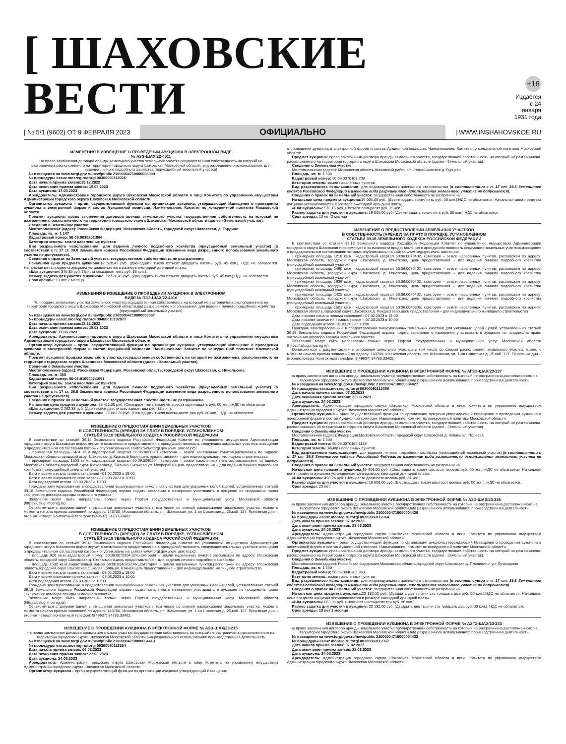[ ШАХОВСКИЕ ВЕСТИ
+16
Издается
с 24 января
1931 года
| № 5/1 (9602) ОТ 9 ФЕВРАЛЯ 2023
ОФИЦИАЛЬНО
| WWW.INSHAHOVSKOE.RU
ИЗМЕНЕНИЯ В ИЗВЕЩЕНИЕ О ПРОВЕДЕНИИ АУКЦИОНА В ЭЛЕКТРОННОМ ВИДЕ
№ АЗЭ-ШАХ/22-4011
На право заключения договора аренды земельного участка земельного участка,государственная собственность на который не разграничена,расположенного на территории городского округа Шаховская Московской области, вид разрешенного использования: для ведения личного подсобного хозяйства (приусадебный земельный участок)
№ извещения на www.torgi.gov.ru/new/public 21000004710000003999
№ процедуры easuz.mosreg.ru/torgi 00300060112026
Дата начала приема заявок:13.12.2022
Дата окончания приема заявок: 15.03.2023
Дата аукциона: 17.03.2023
Арендодатель: Администрация городского округа Шаховская Московской области в лице Комитета по управлению имуществом Администрации городского округа Шаховская Московской области
Организатор аукциона – орган, осуществляющий функции по организации аукциона, утверждающий Извещение о проведении аукциона в электронной форме и состав Аукционной комиссии. Наименование: Комитет по конкурентной политике Московской области.
Предмет аукциона: право заключения договора аренды земельного участка, государственная собственность на который не разграничена, расположенного на территории городского округа Шаховская Московской области (далее - Земельный участок).
Сведения о Земельном участке:
Местоположение (адрес): Российская Федерация, Московская область, городской округ Шаховская, д. Гордино
Площадь, кв. м: 1 147
Кадастровый номер: 50:06:0030202:866
Категория земель: земли населенных пунктов
Вид разрешенного использования: для ведения личного подсобного хозяйства (приусадебный земельный участок) (в соответствии с п. 17 ст. 39.8 Земельного кодекса Российской Федерации изменение вида разрешенного использования земельного участка не допускается).
Сведения о правах на Земельный участок: государственная собственность не разграничена
Начальная цена предмета аукциона: 12 528,45 руб. (Двенадцать тысяч пятьсот двадцать восемь руб. 45 коп.), НДС не облагается. Начальная цена предмета аукциона устанавливается в размере ежегодной арендной платы.
«Шаг аукциона»: 375,85 руб. (Триста семьдесят пять руб. 85 коп.).
Размер задатка для участия в аукционе: 12 528,45 руб. (Двенадцать тысяч пятьсот двадцать восемь руб. 45 коп.),НДС не облагается.
Срок аренды: 13 лет 2 месяца.
ИЗМЕНЕНИЯ В ИЗВЕЩЕНИЕ О ПРОВЕДЕНИИ АУКЦИОНА В ЭЛЕКТРОННОМ
ВИДЕ № ПЗЭ-ШАХ/22-4010
По продаже земельного участка земельного участка,государственная собственность на который не разграничена,расположенного на территории городского округа Шаховская Московской области,вид разрешенного использования: для ведения личного подсобного хозяйства (приусадебный земельный участок)
№ извещения на www.torgi.gov.ru/new/public 21000004710000003987
№ процедуры easuz.mosreg.ru/torgi 00400010102077
Дата начала приема заявок:13.12.2022
Дата окончания приема заявок: 15.03.2023
Дата аукциона: 17.03.2023
Арендодатель: Администрация городского округа Шаховская Московской области в лице Комитета по управлению имуществом Администрации городского округа Шаховская Московской области
Организатор аукциона – орган, осуществляющий функции по организации аукциона, утверждающий Извещение о проведении аукциона в электронной форме и состав Аукционной комиссии. Наименование: Комитет по конкурентной политике Московской области.
Предмет аукциона: продажа земельного участка, государственная собственность на который не разграничена, расположенного на территории городского округа Шаховская Московской области (далее - Земельный участок).
Сведения о Земельном участке:
Местоположение (адрес): Российская Федерация, Московская область, городской округ Шаховская, с. Никольское.
Площадь, кв. м: 350
Кадастровый номер: 50:06:0100402:1091
Категория земель: земли населенных пунктов
Вид разрешенного использования: для ведения личного подсобного хозяйства (приусадебный земельный участок) (в соответствии с п. 17 ст. 39.8 Земельного кодекса Российской Федерации изменение вида разрешенного использования земельного участка не допускается).
Сведения о правах на Земельный участок: государственная собственность не разграничена
Начальная цена предмета аукциона: 75 411,00 руб. (Семьдесят пять тысяч четыреста одиннадцать руб. 00 коп.),НДС не облагается
«Шаг аукциона»: 2 262,33 руб. (Две тысячи двести шестьдесят два руб. 33 коп.).
Размер задатка для участия в аукционе: 15 082,20 руб. (Пятнадцать тысяч восемьдесят два руб. 20 коп.),НДС не облагается.
ИЗВЕЩЕНИЕ О ПРЕДОСТАВЛЕНИИ ЗЕМЕЛЬНЫХ УЧАСТКОВ
В СОБСТВЕННОСТЬ (АРЕНДУ) ЗА ПЛАТУ В ПОРЯДКЕ, УСТАНОВЛЕННОМ
СТАТЬЁЙ 39.18 ЗЕМЕЛЬНОГО КОДЕКСА РОССИЙСКОЙ ФЕДЕРАЦИИ
В соответствии со статьёй 39.18 Земельного кодекса Российской Федерации Комитет по управлению имуществом Администрации городского округа Шаховская информирует о возможности предоставления в аренду/собственность следующих земельных участков,извещения о предварительном согласовании которых опубликованы на сайтах www.torgi.gov,www. шах-го.рф:
- примерная площадь 1434 кв.м.,кадастровый квартал 50:06:0050301,категория – земли населенных пунктов,расположен по адресу: Московская область,городской округ Шаховская,д. Красный Берег,цель предоставления – для индивидуального жилищного строительства;
- примерная площадь 1500 кв.м., кадастровый квартал 50:06:0090504, категория – земли населенных пунктов, расположен по адресу: Московская область,городской округ Шаховская,д. Большо Сытьково,ул. Микрорайон,цель предоставления – для ведения личного подсобного хозяйства (приусадебный земельный участок)
Дата и время начала приема заявлений –01.02.2023 в 18:00
Дата и время окончания приема заявок – 03.03.2023 в 10:00
Дата подведения итогов -03.03.2023 с 10:00
Граждане заинтересованные в предоставлении вышеуказанных земельных участков для указанных целей (целей, установленных статьёй 39.18 Земельного кодекса Российской Федерации) вправе подать заявление о намерении участвовать в аукционе по продаже/на право заключения договора аренды земельного участка.
Заявления могут быть направлены только через Портал государственных и муниципальных услуг Московской области (https://uslugi.mosreg.ru).
Ознакомиться с документацией в отношении земельных участков,в том числе со схемой расположения земельного участка, можно с момента начала приема заявлений по адресу: 143700, Московская область, рп. Шаховская, ул. 1-ая Советская,д. 25,каб. 127. Приемные дни – вторник,четверг. Контактный телефон: 8(49637) 34733,33402.
ИЗВЕЩЕНИЕ О ПРЕДОСТАВЛЕНИИ ЗЕМЕЛЬНЫХ УЧАСТКОВ
В СОБСТВЕННОСТЬ (АРЕНДУ) ЗА ПЛАТУ В ПОРЯДКЕ, УСТАНОВЛЕННОМ
СТАТЬЁЙ 39.18 ЗЕМЕЛЬНОГО КОДЕКСА РОССИЙСКОЙ ФЕДЕРАЦИИ
В соответствии со статьёй 39.18 Земельного кодекса Российской Федерации Комитет по управлению имуществом Администрации городского округа Шаховская информирует о возможности предоставления в аренду/собственность следующих земельных участков,извещения о предварительном согласовании которых опубликованы на сайтах www.torgi.gov,www. шах-го.рф:
- площадь 920 кв.м.,кадастровый номер 50:06:0070204:324,категория – земли населенных пунктов,расположен по адресу: Московская область, городской округ Шаховская,д. Степанького,цель предоставления – для ведения личного подсобного хозяйства;
- площадь 1500 кв.м.,кадастровый номер 50:06:0040203:461,категория – земли населенных пунктов,расположен по адресу: Московская область,городской округ Шаховская,с. Белая Колпь,ул. Южная,цель предоставления – для индивидуального жилищного строительства
Дата и время начала приема заявлений –03.02.2023 в 18:00
Дата и время окончания приема заявок – 06.03.2023 в 10:00
Дата подведения итогов -06.03.2023 с 10:00
Граждане заинтересованные в предоставлении вышеуказанных земельных участков для указанных целей (целей, установленных статьёй 39.18 Земельного кодекса Российской Федерации) вправе подать заявление о намерении участвовать в аукционе по продаже/на право заключения договора аренды земельного участка.
Заявления могут быть направлены только через Портал государственных и муниципальных услуг Московской области (https://uslugi.mosreg.ru).
Ознакомиться с документацией в отношении земельных участков,в том числе со схемой расположения земельного участка, можно с момента начала приема заявлений по адресу: 143700, Московская область, рп. Шаховская, ул. 1-ая Советская,д. 25,каб. 127. Приемные дни – вторник,четверг. Контактный телефон: 8(49637) 34733,33402.
ИЗВЕЩЕНИЕ О ПРОВЕДЕНИИ АУКЦИОНА В ЭЛЕКТРОННОЙ ФОРМЕ № АЗЭ-ШАХ/23-215
на право заключения договора аренды земельного участка,государственная собственность на который не разграничена,расположенного на территории городского округа Шаховская Московской области,вид разрешенного использования: производственная деятельность
№ извещения на www.torgi.gov.ru/new/public 21000004710000004413
№ процедуры easuz.mosreg.ru/torgi 00300060112354
Дата начала приема заявок: 06.02.2023
Дата окончания приема заявок: 22.03.2023
Дата аукциона: 24.03.2023
Арендодатель: Администрация городского округа Шаховская Московской области в лице Комитета по управлению имуществом Администрации городского округа Шаховская Московской области
Организатор аукциона – орган,осуществляющий функции по организации аукциона,утверждающий Извещение
о проведении аукциона в электронной форме и состав Аукционной комиссии. Наименование: Комитет по конкурентной политике Московской области.
Предмет аукциона: право заключения договора аренды земельного участка, государственная собственность на который не разграничена, расположенного на территории городского округа Шаховская Московской области (далее - Земельный участок).
Сведения о Земельном участке:
Местоположение (адрес): Московская область,Шаховской район,с/п Степаньковское,д. Бурцево
Площадь, кв. м: 1 500
Кадастровый номер: 50:06:0070103:209
Категория земель: земли населенных пунктов
Вид разрешенного использования: для индивидуального жилищного строительства (в соответствии с п. 17 ст. 39.8 Земельного кодекса Российской Федерации изменение вида разрешенного использования земельного участка не допускается).
Сведения о правах на Земельный участок: государственная собственность не разграничена
Начальная цена предмета аукциона: 19 005,00 руб. (Девятнадцать тысяч пять руб. 00 коп.),НДС не облагается. Начальная цена предмета аукциона устанавливается в размере ежегодной арендной платы.
«Шаг аукциона»: 570,15 руб. (Пятьсот семьдесят руб. 15 коп.).
Размер задатка для участия в аукционе: 19 005,00 руб. (Девятнадцать тысяч пять руб. 00 коп.),НДС не облагается.
Срок аренды: 13 лет 2 месяца
ИЗВЕЩЕНИЕ О ПРЕДОСТАВЛЕНИИ ЗЕМЕЛЬНЫХ УЧАСТКОВ
В СОБСТВЕННОСТЬ (АРЕНДУ) ЗА ПЛАТУ В ПОРЯДКЕ, УСТАНОВЛЕННОМ
СТАТЬЁЙ 39.18 ЗЕМЕЛЬНОГО КОДЕКСА РОССИЙСКОЙ ФЕДЕРАЦИИ
В соответствии со статьёй 39.18 Земельного кодекса Российской Федерации Комитет по управлению имуществом Администрации городского округа Шаховская информирует о возможности предоставления в аренду/собственность следующих земельных участков,извещения о предварительном согласовании которых опубликованы на сайтах www.torgi.gov,www. шах-го.рф:
- примерная площадь 1218 кв.м., кадастровый квартал 50:06:0070402, категория – земли населенных пунктов, расположен по адресу: Московская область, городской округ Шаховская, д. Игнатково, цель предоставления – для ведения личного подсобного хозяйства (приусадебный земельный участок);
- примерная площадь 1490 кв.м., кадастровый квартал 50:06:0070402, категория – земли населенных пунктов, расположен по адресу: Московская область, городской округ Шаховская, д. Игнатково, цель предоставления – для ведения личного подсобного хозяйства (приусадебный земельный участок);
- примерная площадь 1639 кв.м., кадастровый квартал 50:06:0070402, категория – земли населенных пунктов, расположен по адресу: Московская область, городской округ Шаховская, д. Игнатково, цель предоставления – для ведения личного подсобного хозяйства (приусадебный земельный участок);
- примерная площадь 1425 кв.м., кадастровый квартал 50:06:0070402, категория – земли населенных пунктов, расположен по адресу: Московская область, городской округ Шаховская, д. Игнатково, цель предоставления – для ведения личного подсобного хозяйства (приусадебный земельный участок);
- примерная площадь 1501 кв.м., кадастровый квартал 50:06:0040306, категория – земли населенных пунктов, расположен по адресу: Московская область,городской округ Шаховская,д. Рождествено,цель предоставления – для индивидуального жилищного строительства
Дата и время начала приема заявлений –07.02.2023 в 18:00
Дата и время окончания приема заявок – 07.03.2023 в 10:00
Дата подведения итогов -07.03.2023 с 10:00
Граждане заинтересованные в предоставлении вышеуказанных земельных участков для указанных целей (целей, установленных статьёй 39.18 Земельного кодекса Российской Федерации) вправе подать заявление о намерении участвовать в аукционе по продаже/на право заключения договора аренды земельного участка.
Заявления могут быть направлены только через Портал государственных и муниципальных услуг Московской области (https://uslugi.mosreg.ru).
Ознакомиться с документацией в отношении земельных участков,в том числе со схемой расположения земельного участка, можно с момента начала приема заявлений по адресу: 143700, Московская область, рп. Шаховская, ул. 1-ая Советская,д. 25,каб. 127. Приемные дни – вторник,четверг. Контактный телефон: 8(49637) 34733,33402.
ИЗВЕЩЕНИЕ О ПРОВЕДЕНИИ АУКЦИОНА В ЭЛЕКТРОННОЙ ФОРМЕ № АГЗЭ-ШАХ/23-237
на право заключения договора аренды земельного участка,государственная собственность на который не разграничена,расположенного на территории городского округа Шаховская Московской области,вид разрешенного использования: производственная деятельность
№ извещения на www.torgi.gov.ru/new/public 21000004710000004427
№ процедуры easuz.mosreg.ru/torgi 00300060112366
Дата начала приема заявок: 07.02.2023
Дата окончания приема заявок: 22.03.2023
Дата аукциона: 24.03.2023
Арендодатель: Администрация городского округа Шаховская Московской области в лице Комитета по управлению имуществом Администрации городского округа Шаховская Московской области
Организатор аукциона – орган,осуществляющий функции по организации аукциона,утверждающий Извещение о проведении аукциона в электронной форме и состав Аукционной комиссии. Наименование: Комитет по конкурентной политике Московской области.
Предмет аукциона: право заключения договора аренды земельного участка, государственная собственность на который не разграничена, расположенного на территории городского округа Шаховская Московской области (далее - Земельный участок).
Сведения о Земельном участке:
Местоположение (адрес): Федерация,Московская область,городской округ Шаховская,д. Ховань,ул. Полевая
Площадь, кв. м: 1 500
Кадастровый номер: 50:06:0070105:1183
Категория земель: земли населенных пунктов
Вид разрешенного использования: для ведения личного подсобного хозяйства (приусадебный земельный участок) (в соответствии с п. 17 ст. 39.8 Земельного кодекса Российской Федерации изменение вида разрешенного использования земельного участка не допускается).
Сведения о правах на Земельный участок: государственная собственность не разграничена
Начальная цена предмета аукциона: 16 608,00 руб. (Шестнадцать тысяч шестьсот восемь руб. 00 коп.),НДС не облагается. Начальная цена предмета аукциона устанавливается в размере ежегодной арендной платы.
«Шаг аукциона»: 498,24 руб. (Четыреста девяносто восемь руб. 24 коп.).
Размер задатка для участия в аукционе: 16 608,00 руб. (Шестнадцать тысяч шестьсот восемь руб. 00 коп.), НДС не облагается.
Срок аренды: 20 лет.
ИЗВЕЩЕНИЕ О ПРОВЕДЕНИИ АУКЦИОНА В ЭЛЕКТРОННОЙ ФОРМЕ № АЗЭ-ШАХ/23-236
на право заключения договора аренды земельного участка,государственная собственность на который не разграничена,расположенного на территории городского округа Шаховская Московской области,вид разрешенного использования: производственная деятельность
№ извещения на www.torgi.gov.ru/new/public 21000004710000004426
№ процедуры easuz.mosreg.ru/torgi 00300060112364
Дата начала приема заявок: 07.02.2023
Дата окончания приема заявок: 22.03.2023
Дата аукциона: 24.03.2023
Арендодатель: Администрация городского округа Шаховская Московской области в лице Комитета по управлению имуществом Администрации городского округа Шаховская Московской области
Организатор аукциона – орган,осуществляющий функции по организации аукциона,утверждающий Извещение о проведении аукциона в электронной форме и состав Аукционной комиссии. Наименование: Комитет по конкурентной политике Московской области.
Предмет аукциона: право заключения договора аренды земельного участка, государственная собственность на который не разграничена, расположенного на территории городского округа Шаховская Московской области (далее - Земельный участок).
Сведения о Земельном участке:
Местоположение (адрес): Российская Федерация,Московская область,городской округ Шаховская,д. Пленицино, ул. Лучезарная
Площадь, кв. м: 1 500
Кадастровый номер: 50:06:0040302:960
Категория земель: земли населенных пунктов
Вид разрешенного использования: для индивидуального жилищного строительства (в соответствии с п. 17 ст. 39.8 Земельного кодекса Российской Федерации изменение вида разрешенного использования земельного участка не допускается).
Сведения о правах на Земельный участок: государственная собственность не разграничена
Начальная цена предмета аукциона: 22 132,00 руб. (Двадцать две тысячи сто тридцать два руб. 00 коп.),НДС не облагается. Начальная цена предмета аукциона устанавливается в размере ежегодной арендной платы.
«Шаг аукциона»: 663,96 руб. (Шестьсот шестьдесят три руб. 96 коп.).
Размер задатка для участия в аукционе: 22 132,00 руб. (Двадцать две тысячи сто тридцать два руб. 00 коп.), НДС не облагается.
Срок аренды: 13 лет 2 месяца
ИЗВЕЩЕНИЕ О ПРОВЕДЕНИИ АУКЦИОНА В ЭЛЕКТРОННОЙ ФОРМЕ № АЗГЭ-ШАХ/23-233
на право заключения договора аренды земельного участка,государственная собственность на который не разграничена,расположенного на территории городского округа Шаховская Московской области,вид разрешенного использования: производственная деятельность
№ извещения на www.torgi.gov.ru/new/public 21000004710000004433
№ процедуры easuz.mosreg.ru/torgi 00300060112367
Дата начала приема заявок: 07.02.2023
Дата окончания приема заявок: 22.03.2023
Дата аукциона: 24.03.2023
Арендодатель: Администрация городского округа Шаховская Московской области в лице Комитета по управлению имуществом Администрации городского округа Шаховская Московской области